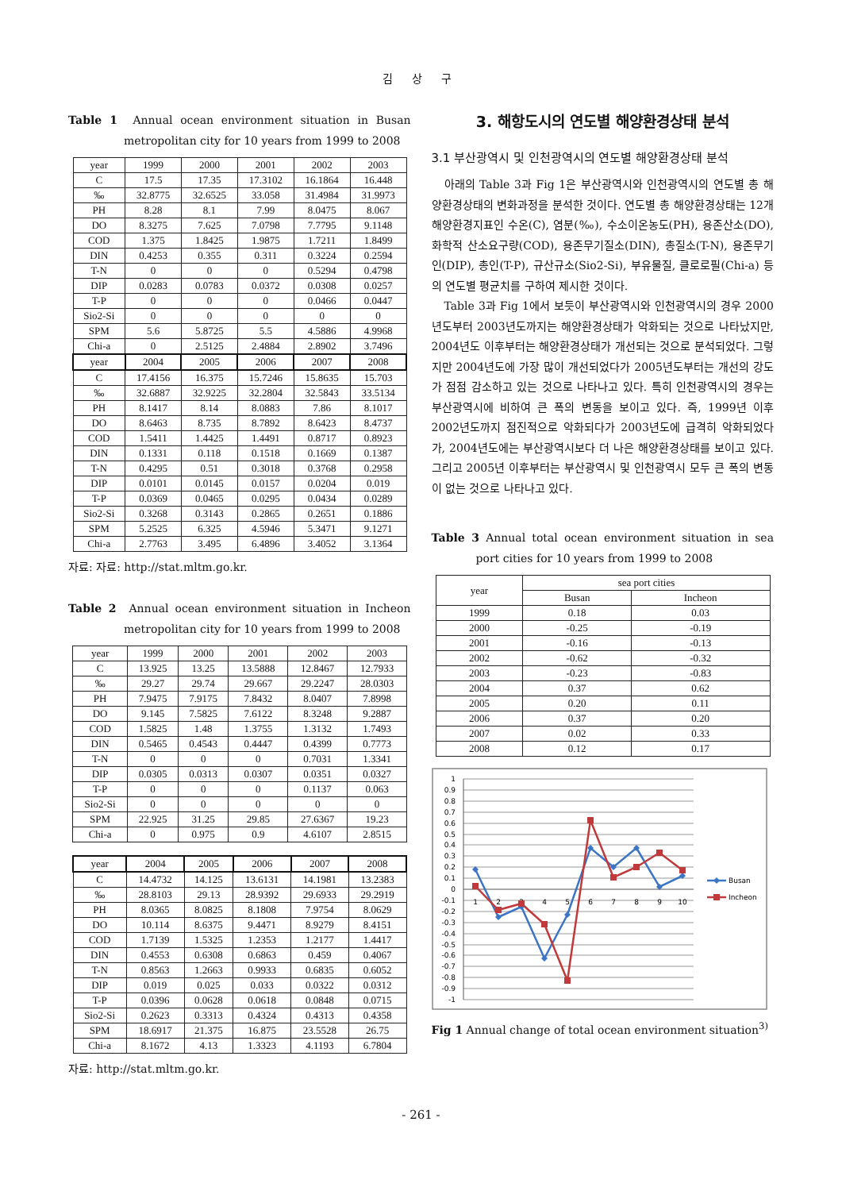김 상 구
Table 1 Annual ocean environment situation in Busan metropolitan city for 10 years from 1999 to 2008
| year | 1999 | 2000 | 2001 | 2002 | 2003 |
| --- | --- | --- | --- | --- | --- |
| C | 17.5 | 17.35 | 17.3102 | 16.1864 | 16.448 |
| ‰ | 32.8775 | 32.6525 | 33.058 | 31.4984 | 31.9973 |
| PH | 8.28 | 8.1 | 7.99 | 8.0475 | 8.067 |
| DO | 8.3275 | 7.625 | 7.0798 | 7.7795 | 9.1148 |
| COD | 1.375 | 1.8425 | 1.9875 | 1.7211 | 1.8499 |
| DIN | 0.4253 | 0.355 | 0.311 | 0.3224 | 0.2594 |
| T-N | 0 | 0 | 0 | 0.5294 | 0.4798 |
| DIP | 0.0283 | 0.0783 | 0.0372 | 0.0308 | 0.0257 |
| T-P | 0 | 0 | 0 | 0.0466 | 0.0447 |
| Sio2-Si | 0 | 0 | 0 | 0 | 0 |
| SPM | 5.6 | 5.8725 | 5.5 | 4.5886 | 4.9968 |
| Chi-a | 0 | 2.5125 | 2.4884 | 2.8902 | 3.7496 |
| year | 2004 | 2005 | 2006 | 2007 | 2008 |
| C | 17.4156 | 16.375 | 15.7246 | 15.8635 | 15.703 |
| ‰ | 32.6887 | 32.9225 | 32.2804 | 32.5843 | 33.5134 |
| PH | 8.1417 | 8.14 | 8.0883 | 7.86 | 8.1017 |
| DO | 8.6463 | 8.735 | 8.7892 | 8.6423 | 8.4737 |
| COD | 1.5411 | 1.4425 | 1.4491 | 0.8717 | 0.8923 |
| DIN | 0.1331 | 0.118 | 0.1518 | 0.1669 | 0.1387 |
| T-N | 0.4295 | 0.51 | 0.3018 | 0.3768 | 0.2958 |
| DIP | 0.0101 | 0.0145 | 0.0157 | 0.0204 | 0.019 |
| T-P | 0.0369 | 0.0465 | 0.0295 | 0.0434 | 0.0289 |
| Sio2-Si | 0.3268 | 0.3143 | 0.2865 | 0.2651 | 0.1886 |
| SPM | 5.2525 | 6.325 | 4.5946 | 5.3471 | 9.1271 |
| Chi-a | 2.7763 | 3.495 | 6.4896 | 3.4052 | 3.1364 |
자료: 자료: http://stat.mltm.go.kr.
Table 2 Annual ocean environment situation in Incheon metropolitan city for 10 years from 1999 to 2008
| year | 1999 | 2000 | 2001 | 2002 | 2003 |
| --- | --- | --- | --- | --- | --- |
| C | 13.925 | 13.25 | 13.5888 | 12.8467 | 12.7933 |
| ‰ | 29.27 | 29.74 | 29.667 | 29.2247 | 28.0303 |
| PH | 7.9475 | 7.9175 | 7.8432 | 8.0407 | 7.8998 |
| DO | 9.145 | 7.5825 | 7.6122 | 8.3248 | 9.2887 |
| COD | 1.5825 | 1.48 | 1.3755 | 1.3132 | 1.7493 |
| DIN | 0.5465 | 0.4543 | 0.4447 | 0.4399 | 0.7773 |
| T-N | 0 | 0 | 0 | 0.7031 | 1.3341 |
| DIP | 0.0305 | 0.0313 | 0.0307 | 0.0351 | 0.0327 |
| T-P | 0 | 0 | 0 | 0.1137 | 0.063 |
| Sio2-Si | 0 | 0 | 0 | 0 | 0 |
| SPM | 22.925 | 31.25 | 29.85 | 27.6367 | 19.23 |
| Chi-a | 0 | 0.975 | 0.9 | 4.6107 | 2.8515 |
| year | 2004 | 2005 | 2006 | 2007 | 2008 |
| --- | --- | --- | --- | --- | --- |
| C | 14.4732 | 14.125 | 13.6131 | 14.1981 | 13.2383 |
| ‰ | 28.8103 | 29.13 | 28.9392 | 29.6933 | 29.2919 |
| PH | 8.0365 | 8.0825 | 8.1808 | 7.9754 | 8.0629 |
| DO | 10.114 | 8.6375 | 9.4471 | 8.9279 | 8.4151 |
| COD | 1.7139 | 1.5325 | 1.2353 | 1.2177 | 1.4417 |
| DIN | 0.4553 | 0.6308 | 0.6863 | 0.459 | 0.4067 |
| T-N | 0.8563 | 1.2663 | 0.9933 | 0.6835 | 0.6052 |
| DIP | 0.019 | 0.025 | 0.033 | 0.0322 | 0.0312 |
| T-P | 0.0396 | 0.0628 | 0.0618 | 0.0848 | 0.0715 |
| Sio2-Si | 0.2623 | 0.3313 | 0.4324 | 0.4313 | 0.4358 |
| SPM | 18.6917 | 21.375 | 16.875 | 23.5528 | 26.75 |
| Chi-a | 8.1672 | 4.13 | 1.3323 | 4.1193 | 6.7804 |
자료: http://stat.mltm.go.kr.
3. 해항도시의 연도별 해양환경상태 분석
3.1 부산광역시 및 인천광역시의 연도별 해양환경상태 분석
아래의 Table 3과 Fig 1은 부산광역시와 인천광역시의 연도별 총 해양환경상태의 변화과정을 분석한 것이다. 연도별 총 해양환경상태는 12개 해양환경지표인 수온(C), 염분(‰), 수소이온농도(PH), 용존산소(DO), 화학적 산소요구량(COD), 용존무기질소(DIN), 총질소(T-N), 용존무기인(DIP), 총인(T-P), 규산규소(Sio2-Si), 부유물질, 클로로필(Chi-a) 등의 연도별 평균치를 구하여 제시한 것이다.
Table 3과 Fig 1에서 보듯이 부산광역시와 인천광역시의 경우 2000년도부터 2003년도까지는 해양환경상태가 악화되는 것으로 나타났지만, 2004년도 이후부터는 해양환경상태가 개선되는 것으로 분석되었다. 그렇지만 2004년도에 가장 많이 개선되었다가 2005년도부터는 개선의 강도가 점점 감소하고 있는 것으로 나타나고 있다. 특히 인천광역시의 경우는 부산광역시에 비하여 큰 폭의 변동을 보이고 있다. 즉, 1999년 이후 2002년도까지 점진적으로 악화되다가 2003년도에 급격히 악화되었다가, 2004년도에는 부산광역시보다 더 나은 해양환경상태를 보이고 있다. 그리고 2005년 이후부터는 부산광역시 및 인천광역시 모두 큰 폭의 변동이 없는 것으로 나타나고 있다.
Table 3 Annual total ocean environment situation in sea port cities for 10 years from 1999 to 2008
| year | sea port cities | |
| --- | --- | --- |
| | Busan | Incheon |
| 1999 | 0.18 | 0.03 |
| 2000 | -0.25 | -0.19 |
| 2001 | -0.16 | -0.13 |
| 2002 | -0.62 | -0.32 |
| 2003 | -0.23 | -0.83 |
| 2004 | 0.37 | 0.62 |
| 2005 | 0.20 | 0.11 |
| 2006 | 0.37 | 0.20 |
| 2007 | 0.02 | 0.33 |
| 2008 | 0.12 | 0.17 |
1
0.9
0.8
0.7
0.6
0.5
0.4
0.3
0.2
0.1
0
-0.1
-0.2
-0.3
-0.4
-0.5
-0.6
-0.7
-0.8
-0.9
-1
1
2
3
4
5
6
7
8
9
10
Busan
Incheon
Fig 1 Annual change of total ocean environment situation<sup>3)</sup>
- 261 -